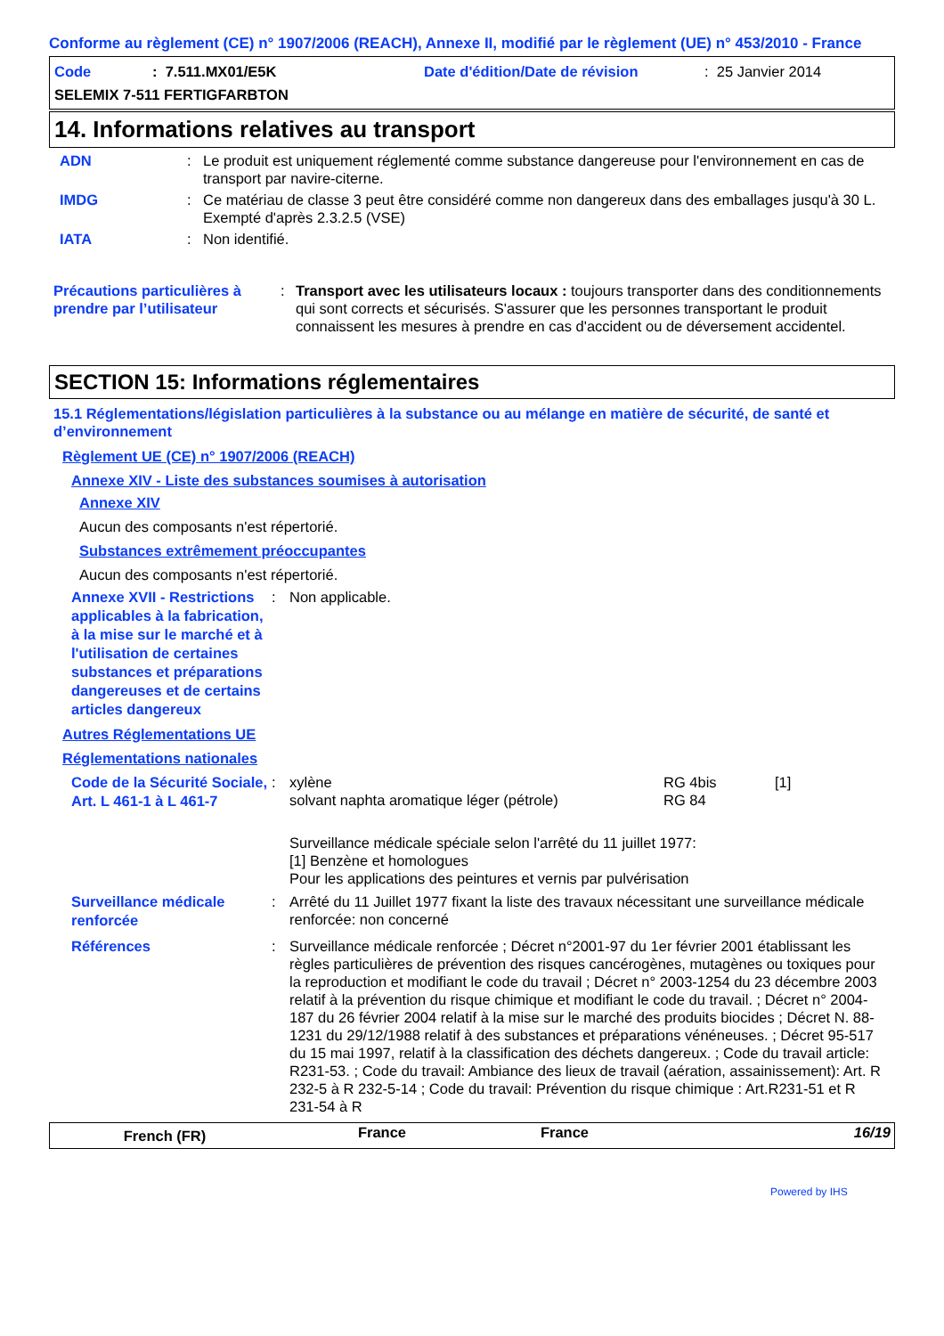Conforme au règlement (CE) n° 1907/2006 (REACH), Annexe II, modifié par le règlement (UE) n° 453/2010 - France
| Code | : 7.511.MX01/E5K | Date d'édition/Date de révision | : 25 Janvier 2014 |
SELEMIX 7-511 FERTIGFARBTON
14. Informations relatives au transport
| ADN | : | Le produit est uniquement réglementé comme substance dangereuse pour l'environnement en cas de transport par navire-citerne. |
| IMDG | : | Ce matériau de classe 3 peut être considéré comme non dangereux dans des emballages jusqu'à 30 L. Exempté d'après 2.3.2.5 (VSE) |
| IATA | : | Non identifié. |
| Précautions particulières à prendre par l’utilisateur | : | Transport avec les utilisateurs locaux : toujours transporter dans des conditionnements qui sont corrects et sécurisés. S'assurer que les personnes transportant le produit connaissent les mesures à prendre en cas d'accident ou de déversement accidentel. |
SECTION 15: Informations réglementaires
15.1 Réglementations/législation particulières à la substance ou au mélange en matière de sécurité, de santé et d’environnement
Règlement UE (CE) n° 1907/2006 (REACH)
Annexe XIV - Liste des substances soumises à autorisation
Annexe XIV
Aucun des composants n'est répertorié.
Substances extrêmement préoccupantes
Aucun des composants n'est répertorié.
| Annexe XVII - Restrictions applicables à la fabrication, à la mise sur le marché et à l'utilisation de certaines substances et préparations dangereuses et de certains articles dangereux | : | Non applicable. |
Autres Réglementations UE
Réglementations nationales
| Code de la Sécurité Sociale, Art. L 461-1 à L 461-7 | : | / xylène / RG 4bis / [1] / / solvant naphta aromatique léger (pétrole) / RG 84 / / Surveillance médicale spéciale selon l'arrêté du 11 juillet 1977: [1] Benzène et homologues Pour les applications des peintures et vernis par pulvérisation |
| Surveillance médicale renforcée | : | Arrêté du 11 Juillet 1977 fixant la liste des travaux nécessitant une surveillance médicale renforcée: non concerné |
| Références | : | Surveillance médicale renforcée ; Décret n°2001-97 du 1er février 2001 établissant les règles particulières de prévention des risques cancérogènes, mutagènes ou toxiques pour la reproduction et modifiant le code du travail ; Décret n° 2003-1254 du 23 décembre 2003 relatif à la prévention du risque chimique et modifiant le code du travail. ; Décret n° 2004-187 du 26 février 2004 relatif à la mise sur le marché des produits biocides ; Décret N. 88-1231 du 29/12/1988 relatif à des substances et préparations vénéneuses. ; Décret 95-517 du 15 mai 1997, relatif à la classification des déchets dangereux. ; Code du travail article: R231-53. ; Code du travail: Ambiance des lieux de travail (aération, assainissement): Art. R 232-5 à R 232-5-14 ; Code du travail: Prévention du risque chimique : Art.R231-51 et R 231-54 à R |
| French (FR) | France | France | 16/19 |
Powered by IHS